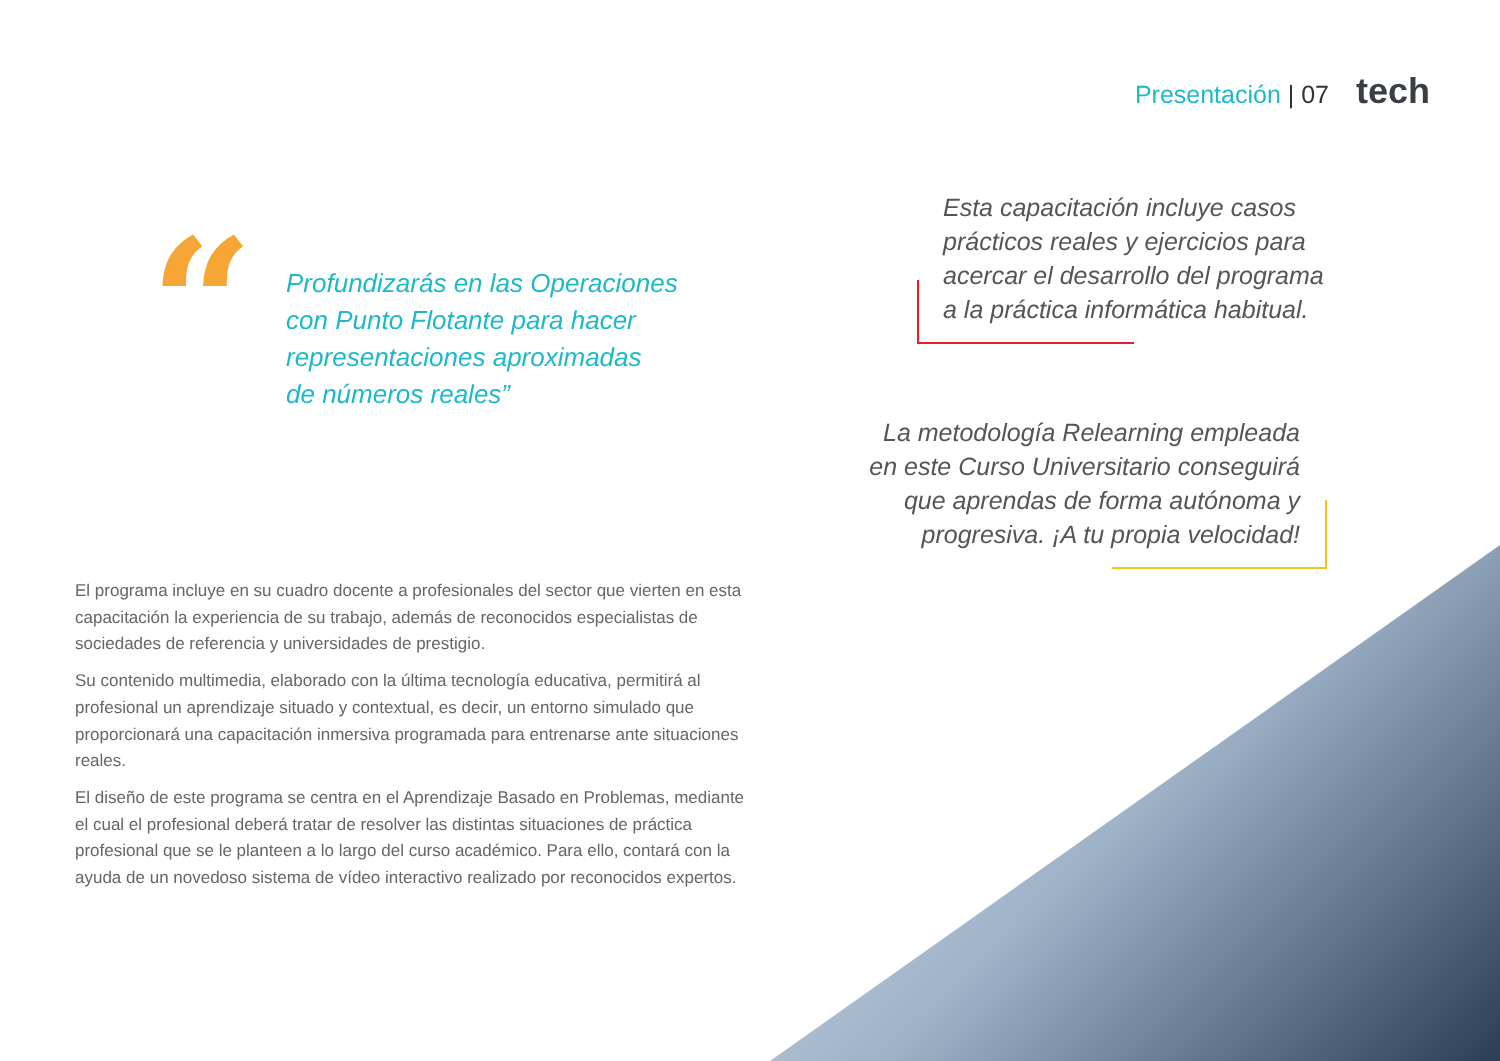Presentación | 07 tech
“
Profundizarás en las Operaciones
con Punto Flotante para hacer
representaciones aproximadas
de números reales”
Esta capacitación incluye casos
prácticos reales y ejercicios para
acercar el desarrollo del programa
a la práctica informática habitual.
La metodología Relearning empleada
en este Curso Universitario conseguirá
que aprendas de forma autónoma y
progresiva. ¡A tu propia velocidad!
El programa incluye en su cuadro docente a profesionales del sector que vierten en esta capacitación la experiencia de su trabajo, además de reconocidos especialistas de sociedades de referencia y universidades de prestigio.
Su contenido multimedia, elaborado con la última tecnología educativa, permitirá al profesional un aprendizaje situado y contextual, es decir, un entorno simulado que proporcionará una capacitación inmersiva programada para entrenarse ante situaciones reales.
El diseño de este programa se centra en el Aprendizaje Basado en Problemas, mediante el cual el profesional deberá tratar de resolver las distintas situaciones de práctica profesional que se le planteen a lo largo del curso académico. Para ello, contará con la ayuda de un novedoso sistema de vídeo interactivo realizado por reconocidos expertos.